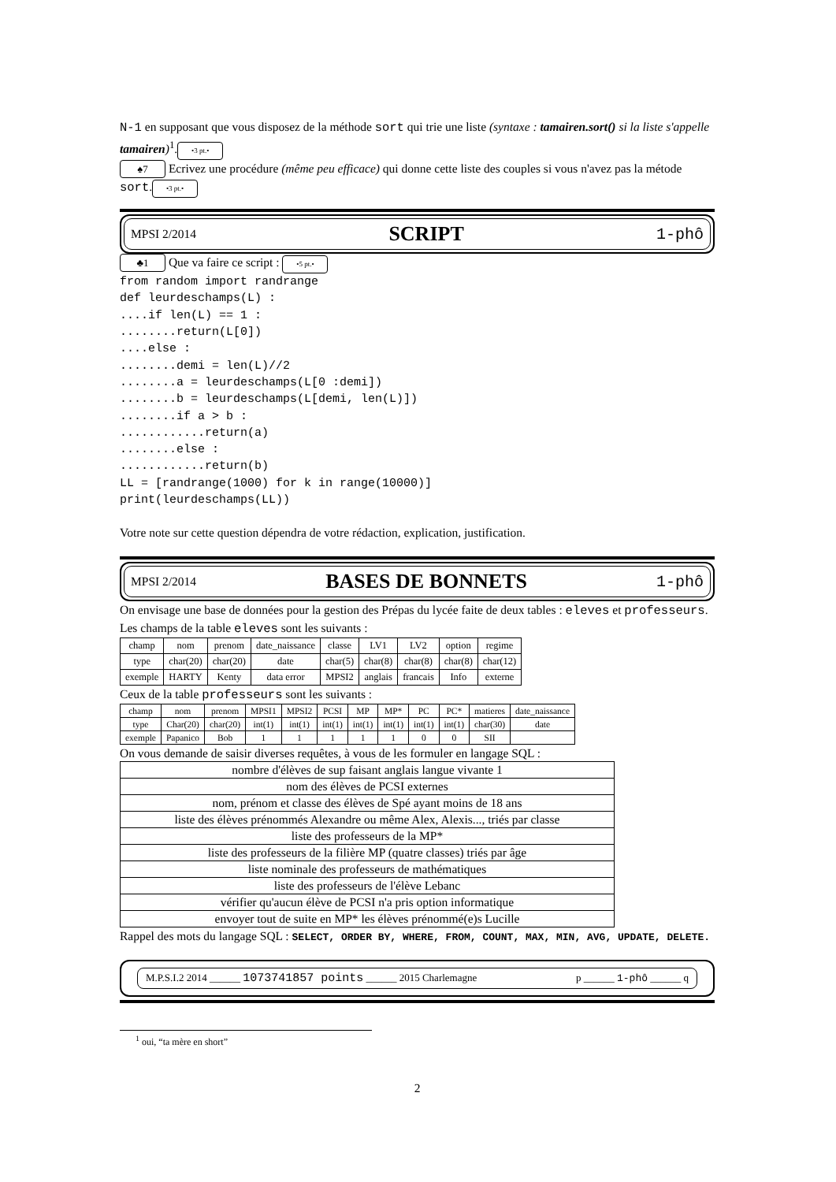N-1 en supposant que vous disposez de la méthode sort qui trie une liste (syntaxe : tamairen.sort() si la liste s'appelle tamairen)<sup>1</sup>. •3 pt.•
♠7 Ecrivez une procédure (même peu efficace) qui donne cette liste des couples si vous n'avez pas la métode sort. •3 pt.•
MPSI 2/2014 SCRIPT 1-phô
♣1 Que va faire ce script : •5 pt.•
from random import randrange
def leurdeschamps(L) :
....if len(L) == 1 :
........return(L[0])
....else :
........demi = len(L)//2
........a = leurdeschamps(L[0 :demi])
........b = leurdeschamps(L[demi, len(L)])
........if a > b :
............return(a)
........else :
............return(b)
LL = [randrange(1000) for k in range(10000)]
print(leurdeschamps(LL))
Votre note sur cette question dépendra de votre rédaction, explication, justification.
MPSI 2/2014 BASES DE BONNETS 1-phô
On envisage une base de données pour la gestion des Prépas du lycée faite de deux tables : eleves et professeurs. Les champs de la table eleves sont les suivants :
| champ | nom | prenom | date_naissance | classe | LV1 | LV2 | option | regime |
| type | char(20) | char(20) | date | char(5) | char(8) | char(8) | char(8) | char(12) |
| exemple | HARTY | Kenty | data error | MPSI2 | anglais | francais | Info | externe |
Ceux de la table professeurs sont les suivants :
| champ | nom | prenom | MPSI1 | MPSI2 | PCSI | MP | MP* | PC | PC* | matieres | date_naissance |
| type | Char(20) | char(20) | int(1) | int(1) | int(1) | int(1) | int(1) | int(1) | int(1) | char(30) | date |
| exemple | Papanico | Bob | 1 | 1 | 1 | 1 | 1 | 0 | 0 | SII | |
On vous demande de saisir diverses requêtes, à vous de les formuler en langage SQL :
| nombre d'élèves de sup faisant anglais langue vivante 1 |
| nom des élèves de PCSI externes |
| nom, prénom et classe des élèves de Spé ayant moins de 18 ans |
| liste des élèves prénommés Alexandre ou même Alex, Alexis..., triés par classe |
| liste des professeurs de la MP* |
| liste des professeurs de la filière MP (quatre classes) triés par âge |
| liste nominale des professeurs de mathématiques |
| liste des professeurs de l'élève Lebanc |
| vérifier qu'aucun élève de PCSI n'a pris option informatique |
| envoyer tout de suite en MP* les élèves prénommé(e)s Lucille |
Rappel des mots du langage SQL : SELECT, ORDER BY, WHERE, FROM, COUNT, MAX, MIN, AVG, UPDATE, DELETE.
M.P.S.I.2 2014 ______ 1073741857 points ______ 2015 Charlemagne p ______ 1-phô ______ q
<sup>1</sup> oui, “ta mère en short”
2